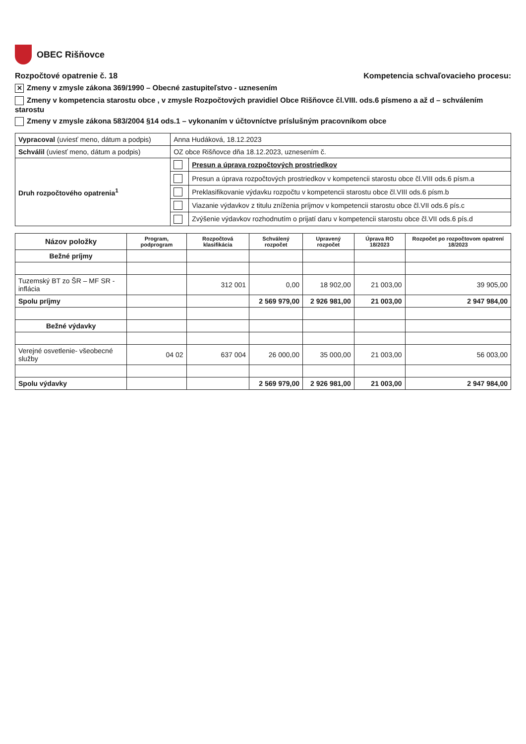OBEC Rišňovce
Rozpočtové opatrenie č. 18 Kompetencia schvaľovacieho procesu:
✕ Zmeny v zmysle zákona 369/1990 – Obecné zastupiteľstvo - uznesením
Zmeny v kompetencia starostu obce , v zmysle Rozpočtových pravidiel Obce Rišňovce čl.VIII. ods.6 písmeno a až d – schválením starostu
Zmeny v zmysle zákona 583/2004 §14 ods.1 – vykonaním v účtovníctve príslušným pracovníkom obce
| Vypracoval (uviesť meno, dátum a podpis) | Anna Hudáková, 18.12.2023 | |
| Schválil (uviesť meno, dátum a podpis) | OZ obce Rišňovce dňa 18.12.2023, uznesením č. | |
| Druh rozpočtového opatrenia<sup>1</sup> | | Presun a úprava rozpočtových prostriedkov |
| | | Presun a úprava rozpočtových prostriedkov v kompetencii starostu obce čl.VIII ods.6 písm.a |
| | | Preklasifikovanie výdavku rozpočtu v kompetencii starostu obce čl.VIII ods.6 písm.b |
| | | Viazanie výdavkov z titulu zníženia príjmov v kompetencii starostu obce čl.VII ods.6 pís.c |
| | | Zvýšenie výdavkov rozhodnutím o prijatí daru v kompetencii starostu obce čl.VII ods.6 pís.d |
| Názov položky | Program, podprogram | Rozpočtová klasifikácia | Schválený rozpočet | Upravený rozpočet | Úprava RO 18/2023 | Rozpočet po rozpočtovom opatrení 18/2023 |
| --- | --- | --- | --- | --- | --- | --- |
| Bežné príjmy | | | | | | |
| Tuzemský BT zo ŠR – MF SR - inflácia | | 312 001 | 0,00 | 18 902,00 | 21 003,00 | 39 905,00 |
| Spolu príjmy | | | 2 569 979,00 | 2 926 981,00 | 21 003,00 | 2 947 984,00 |
| Bežné výdavky | | | | | | |
| Verejné osvetlenie- všeobecné služby | 04 02 | 637 004 | 26 000,00 | 35 000,00 | 21 003,00 | 56 003,00 |
| Spolu výdavky | | | 2 569 979,00 | 2 926 981,00 | 21 003,00 | 2 947 984,00 |